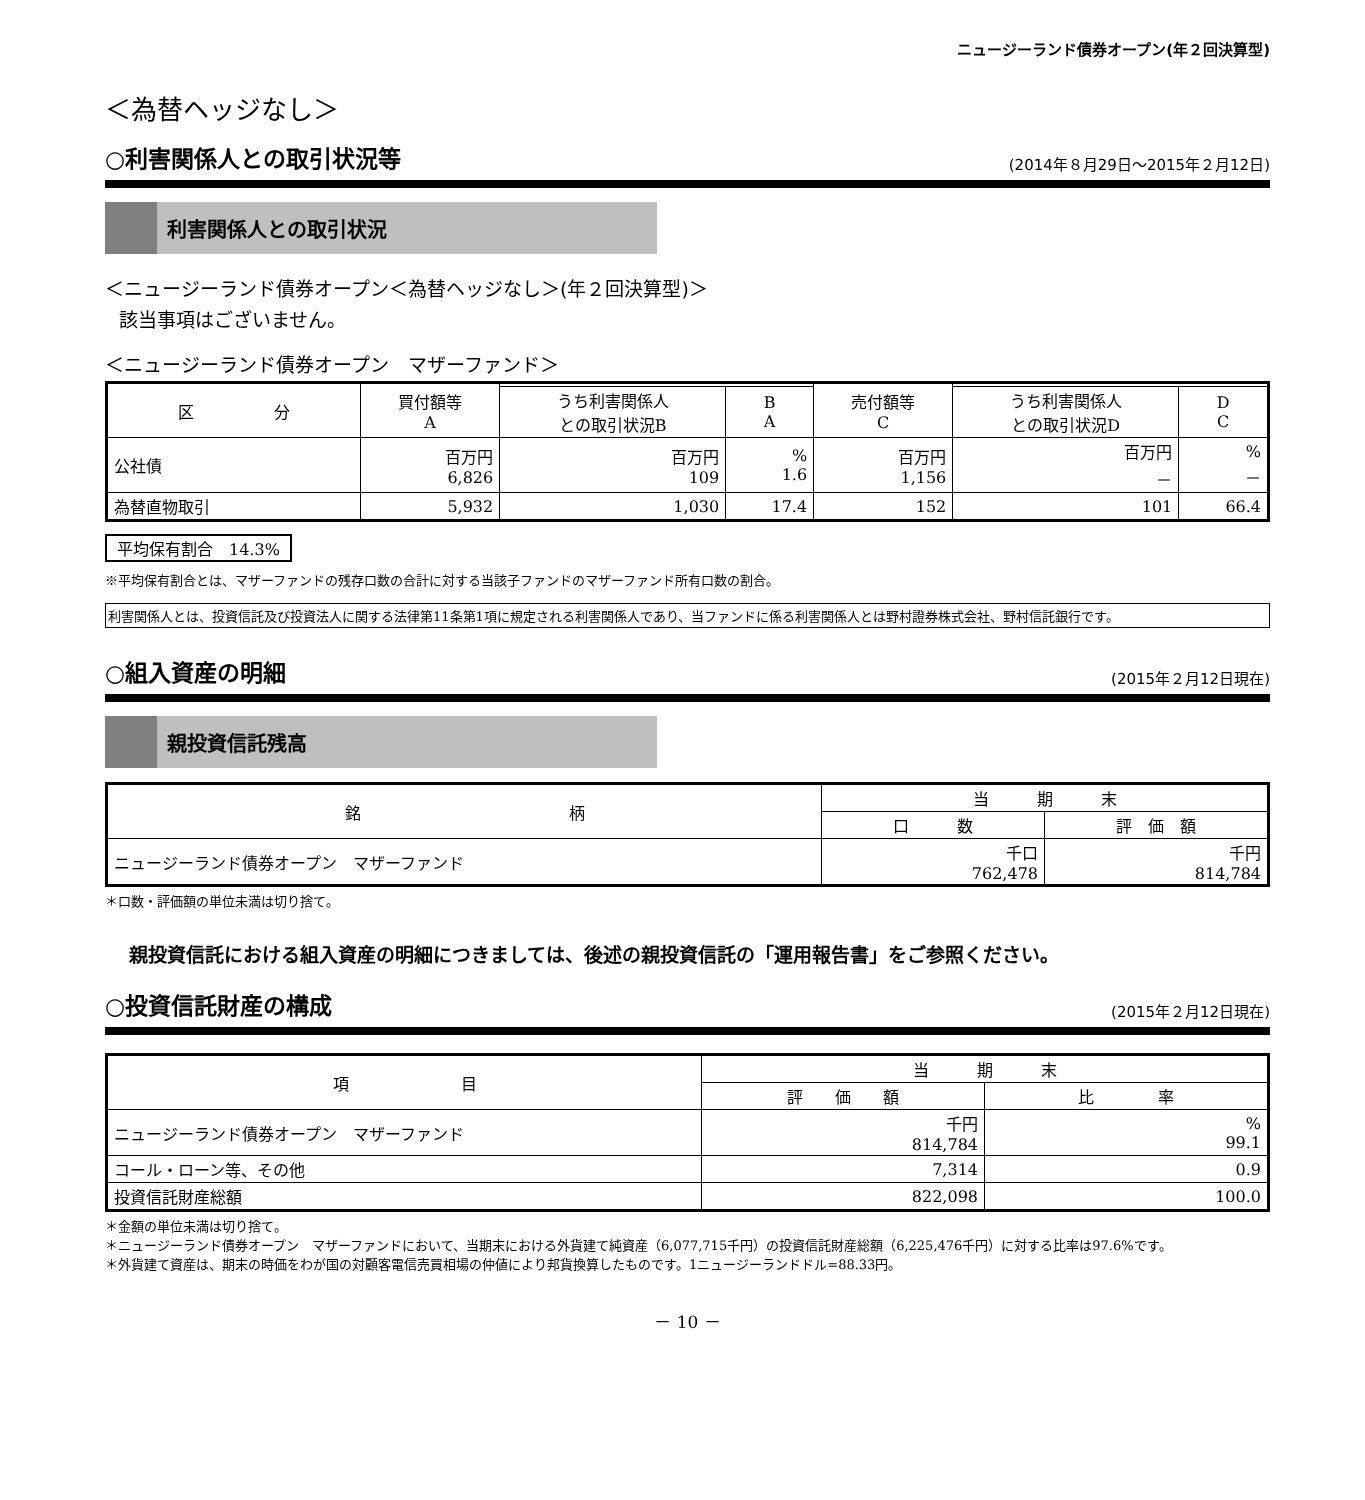ニュージーランド債券オープン(年２回決算型)
＜為替ヘッジなし＞
○利害関係人との取引状況等
(2014年８月29日～2015年２月12日)
利害関係人との取引状況
＜ニュージーランド債券オープン＜為替ヘッジなし＞(年２回決算型)＞
該当事項はございません。
＜ニュージーランド債券オープン　マザーファンド＞
| 区 分 | 買付額等 A | | | 売付額等 C | | |
| --- | --- | --- | --- | --- | --- | --- |
| | | うち利害関係人 との取引状況B | B A | | うち利害関係人 との取引状況D | D C |
| 公社債 | 百万円 6,826 | 百万円 109 | % 1.6 | 百万円 1,156 | 百万円 － | % － |
| 為替直物取引 | 5,932 | 1,030 | 17.4 | 152 | 101 | 66.4 |
平均保有割合　14.3%
※平均保有割合とは、マザーファンドの残存口数の合計に対する当該子ファンドのマザーファンド所有口数の割合。
利害関係人とは、投資信託及び投資法人に関する法律第11条第1項に規定される利害関係人であり、当ファンドに係る利害関係人とは野村證券株式会社、野村信託銀行です。
○組入資産の明細
(2015年２月12日現在)
親投資信託残高
| 銘 柄 | 当 期 末 | |
| --- | --- | --- |
| | 口 数 | 評 価 額 |
| ニュージーランド債券オープン マザーファンド | 千口 762,478 | 千円 814,784 |
＊口数・評価額の単位未満は切り捨て。
親投資信託における組入資産の明細につきましては、後述の親投資信託の「運用報告書」をご参照ください。
○投資信託財産の構成
(2015年２月12日現在)
| 項 目 | 当 期 末 | |
| --- | --- | --- |
| | 評 価 額 | 比 率 |
| ニュージーランド債券オープン マザーファンド | 千円 814,784 | % 99.1 |
| コール・ローン等、その他 | 7,314 | 0.9 |
| 投資信託財産総額 | 822,098 | 100.0 |
＊金額の単位未満は切り捨て。
＊ニュージーランド債券オープン　マザーファンドにおいて、当期末における外貨建て純資産（6,077,715千円）の投資信託財産総額（6,225,476千円）に対する比率は97.6%です。
＊外貨建て資産は、期末の時価をわが国の対顧客電信売買相場の仲値により邦貨換算したものです。1ニュージーランドドル=88.33円。
－ 10 －